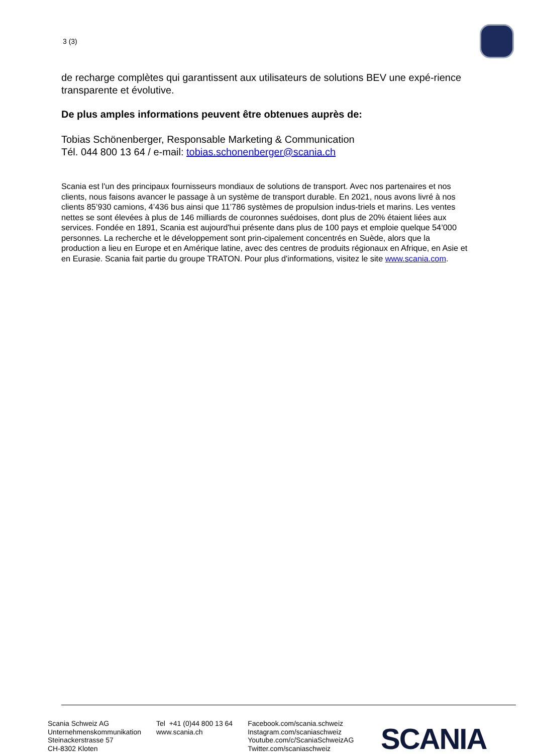3 (3)
de recharge complètes qui garantissent aux utilisateurs de solutions BEV une expé-rience transparente et évolutive.
De plus amples informations peuvent être obtenues auprès de:
Tobias Schönenberger, Responsable Marketing & Communication
Tél. 044 800 13 64 / e-mail: tobias.schonenberger@scania.ch
Scania est l'un des principaux fournisseurs mondiaux de solutions de transport. Avec nos partenaires et nos clients, nous faisons avancer le passage à un système de transport durable. En 2021, nous avons livré à nos clients 85’930 camions, 4’436 bus ainsi que 11’786 systèmes de propulsion indus-triels et marins. Les ventes nettes se sont élevées à plus de 146 milliards de couronnes suédoises, dont plus de 20% étaient liées aux services. Fondée en 1891, Scania est aujourd'hui présente dans plus de 100 pays et emploie quelque 54’000 personnes. La recherche et le développement sont prin-cipalement concentrés en Suède, alors que la production a lieu en Europe et en Amérique latine, avec des centres de produits régionaux en Afrique, en Asie et en Eurasie. Scania fait partie du groupe TRATON. Pour plus d'informations, visitez le site www.scania.com.
Scania Schweiz AG
Unternehmenskommunikation
Steinackerstrasse 57
CH-8302 Kloten
Tel +41 (0)44 800 13 64
www.scania.ch
Facebook.com/scania.schweiz
Instagram.com/scaniaschweiz
Youtube.com/c/ScaniaSchweizAG
Twitter.com/scaniaschweiz
SCANIA